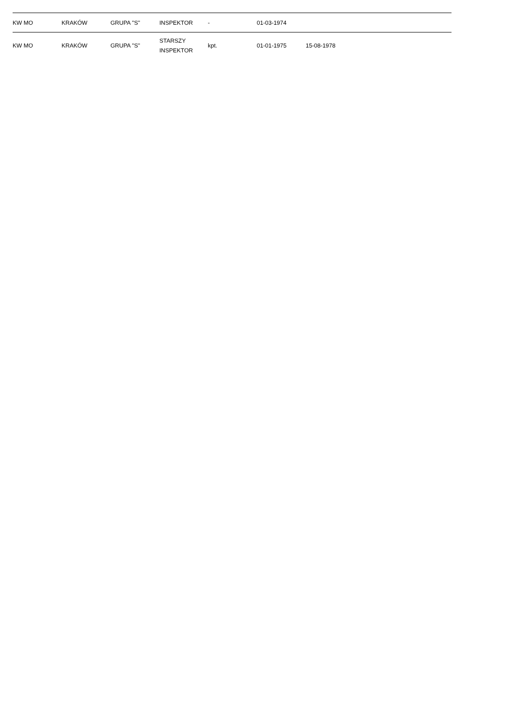| KW MO | KRAKÓW | GRUPA "S" | INSPEKTOR | - | 01-03-1974 | |
| KW MO | KRAKÓW | GRUPA "S" | STARSZY INSPEKTOR | kpt. | 01-01-1975 | 15-08-1978 |